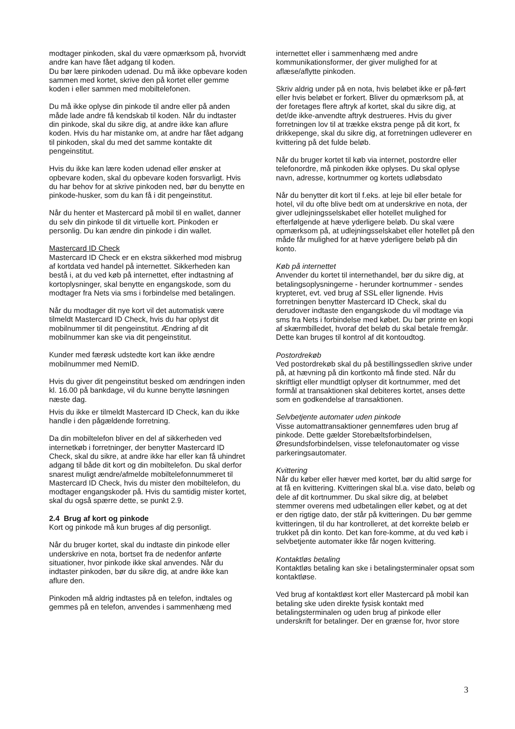modtager pinkoden, skal du være opmærksom på, hvorvidt andre kan have fået adgang til koden.
Du bør lære pinkoden udenad. Du må ikke opbevare koden sammen med kortet, skrive den på kortet eller gemme koden i eller sammen med mobiltelefonen.
Du må ikke oplyse din pinkode til andre eller på anden måde lade andre få kendskab til koden. Når du indtaster din pinkode, skal du sikre dig, at andre ikke kan aflure koden. Hvis du har mistanke om, at andre har fået adgang til pinkoden, skal du med det samme kontakte dit pengeinstitut.
Hvis du ikke kan lære koden udenad eller ønsker at opbevare koden, skal du opbevare koden forsvarligt. Hvis du har behov for at skrive pinkoden ned, bør du benytte en pinkode-husker, som du kan få i dit pengeinstitut.
Når du henter et Mastercard på mobil til en wallet, danner du selv din pinkode til dit virtuelle kort. Pinkoden er personlig. Du kan ændre din pinkode i din wallet.
Mastercard ID Check
Mastercard ID Check er en ekstra sikkerhed mod misbrug af kortdata ved handel på internettet. Sikkerheden kan bestå i, at du ved køb på internettet, efter indtastning af kortoplysninger, skal benytte en engangskode, som du modtager fra Nets via sms i forbindelse med betalingen.
Når du modtager dit nye kort vil det automatisk være tilmeldt Mastercard ID Check, hvis du har oplyst dit mobilnummer til dit pengeinstitut. Ændring af dit mobilnummer kan ske via dit pengeinstitut.
Kunder med færøsk udstedte kort kan ikke ændre mobilnummer med NemID.
Hvis du giver dit pengeinstitut besked om ændringen inden kl. 16.00 på bankdage, vil du kunne benytte løsningen næste dag.
Hvis du ikke er tilmeldt Mastercard ID Check, kan du ikke handle i den pågældende forretning.
Da din mobiltelefon bliver en del af sikkerheden ved internetkøb i forretninger, der benytter Mastercard ID Check, skal du sikre, at andre ikke har eller kan få uhindret adgang til både dit kort og din mobiltelefon. Du skal derfor snarest muligt ændre/afmelde mobiltelefonnummeret til Mastercard ID Check, hvis du mister den mobiltelefon, du modtager engangskoder på. Hvis du samtidig mister kortet, skal du også spærre dette, se punkt 2.9.
2.4 Brug af kort og pinkode
Kort og pinkode må kun bruges af dig personligt.
Når du bruger kortet, skal du indtaste din pinkode eller underskrive en nota, bortset fra de nedenfor anførte situationer, hvor pinkode ikke skal anvendes. Når du indtaster pinkoden, bør du sikre dig, at andre ikke kan aflure den.
Pinkoden må aldrig indtastes på en telefon, indtales og gemmes på en telefon, anvendes i sammenhæng med
internettet eller i sammenhæng med andre kommunikationsformer, der giver mulighed for at aflæse/aflytte pinkoden.
Skriv aldrig under på en nota, hvis beløbet ikke er på-ført eller hvis beløbet er forkert. Bliver du opmærksom på, at der foretages flere aftryk af kortet, skal du sikre dig, at det/de ikke-anvendte aftryk destrueres. Hvis du giver forretningen lov til at trække ekstra penge på dit kort, fx drikkepenge, skal du sikre dig, at forretningen udleverer en kvittering på det fulde beløb.
Når du bruger kortet til køb via internet, postordre eller telefonordre, må pinkoden ikke oplyses. Du skal oplyse navn, adresse, kortnummer og kortets udløbsdato
Når du benytter dit kort til f.eks. at leje bil eller betale for hotel, vil du ofte blive bedt om at underskrive en nota, der giver udlejningsselskabet eller hotellet mulighed for efterfølgende at hæve yderligere beløb. Du skal være opmærksom på, at udlejningsselskabet eller hotellet på den måde får mulighed for at hæve yderligere beløb på din konto.
Køb på internettet
Anvender du kortet til internethandel, bør du sikre dig, at betalingsoplysningerne - herunder kortnummer - sendes krypteret, evt. ved brug af SSL eller lignende. Hvis forretningen benytter Mastercard ID Check, skal du derudover indtaste den engangskode du vil modtage via sms fra Nets i forbindelse med købet. Du bør printe en kopi af skærmbilledet, hvoraf det beløb du skal betale fremgår. Dette kan bruges til kontrol af dit kontoudtog.
Postordrekøb
Ved postordrekøb skal du på bestillingssedlen skrive under på, at hævning på din kortkonto må finde sted. Når du skriftligt eller mundtligt oplyser dit kortnummer, med det formål at transaktionen skal debiteres kortet, anses dette som en godkendelse af transaktionen.
Selvbetjente automater uden pinkode
Visse automattransaktioner gennemføres uden brug af pinkode. Dette gælder Storebæltsforbindelsen, Øresundsforbindelsen, visse telefonautomater og visse parkeringsautomater.
Kvittering
Når du køber eller hæver med kortet, bør du altid sørge for at få en kvittering. Kvitteringen skal bl.a. vise dato, beløb og dele af dit kortnummer. Du skal sikre dig, at beløbet stemmer overens med udbetalingen eller købet, og at det er den rigtige dato, der står på kvitteringen. Du bør gemme kvitteringen, til du har kontrolleret, at det korrekte beløb er trukket på din konto. Det kan fore-komme, at du ved køb i selvbetjente automater ikke får nogen kvittering.
Kontaktløs betaling
Kontaktløs betaling kan ske i betalingsterminaler opsat som kontaktløse.
Ved brug af kontaktløst kort eller Mastercard på mobil kan betaling ske uden direkte fysisk kontakt med betalingsterminalen og uden brug af pinkode eller underskrift for betalinger. Der en grænse for, hvor store
3